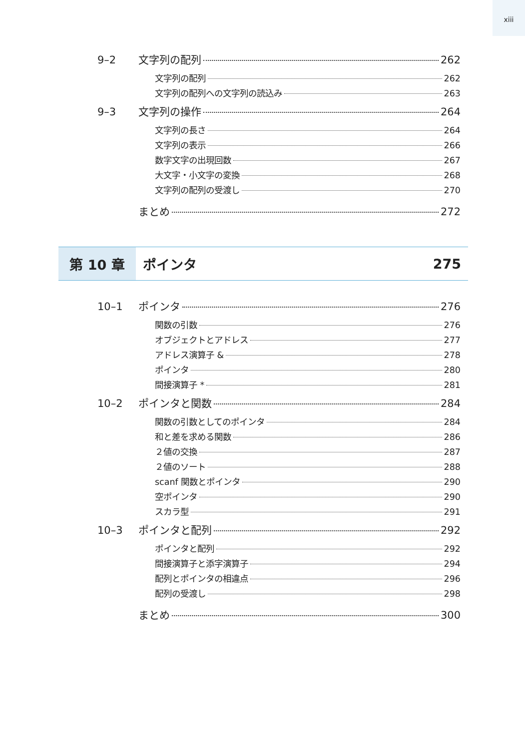xiii
9–2 文字列の配列 262
文字列の配列 262
文字列の配列への文字列の読込み 263
9–3 文字列の操作 264
文字列の長さ 264
文字列の表示 266
数字文字の出現回数 267
大文字・小文字の変換 268
文字列の配列の受渡し 270
まとめ 272
第 10 章
ポインタ 275
10–1 ポインタ 276
関数の引数 276
オブジェクトとアドレス 277
アドレス演算子 & 278
ポインタ 280
間接演算子 * 281
10–2 ポインタと関数 284
関数の引数としてのポインタ 284
和と差を求める関数 286
２値の交換 287
２値のソート 288
scanf 関数とポインタ 290
空ポインタ 290
スカラ型 291
10–3 ポインタと配列 292
ポインタと配列 292
間接演算子と添字演算子 294
配列とポインタの相違点 296
配列の受渡し 298
まとめ 300